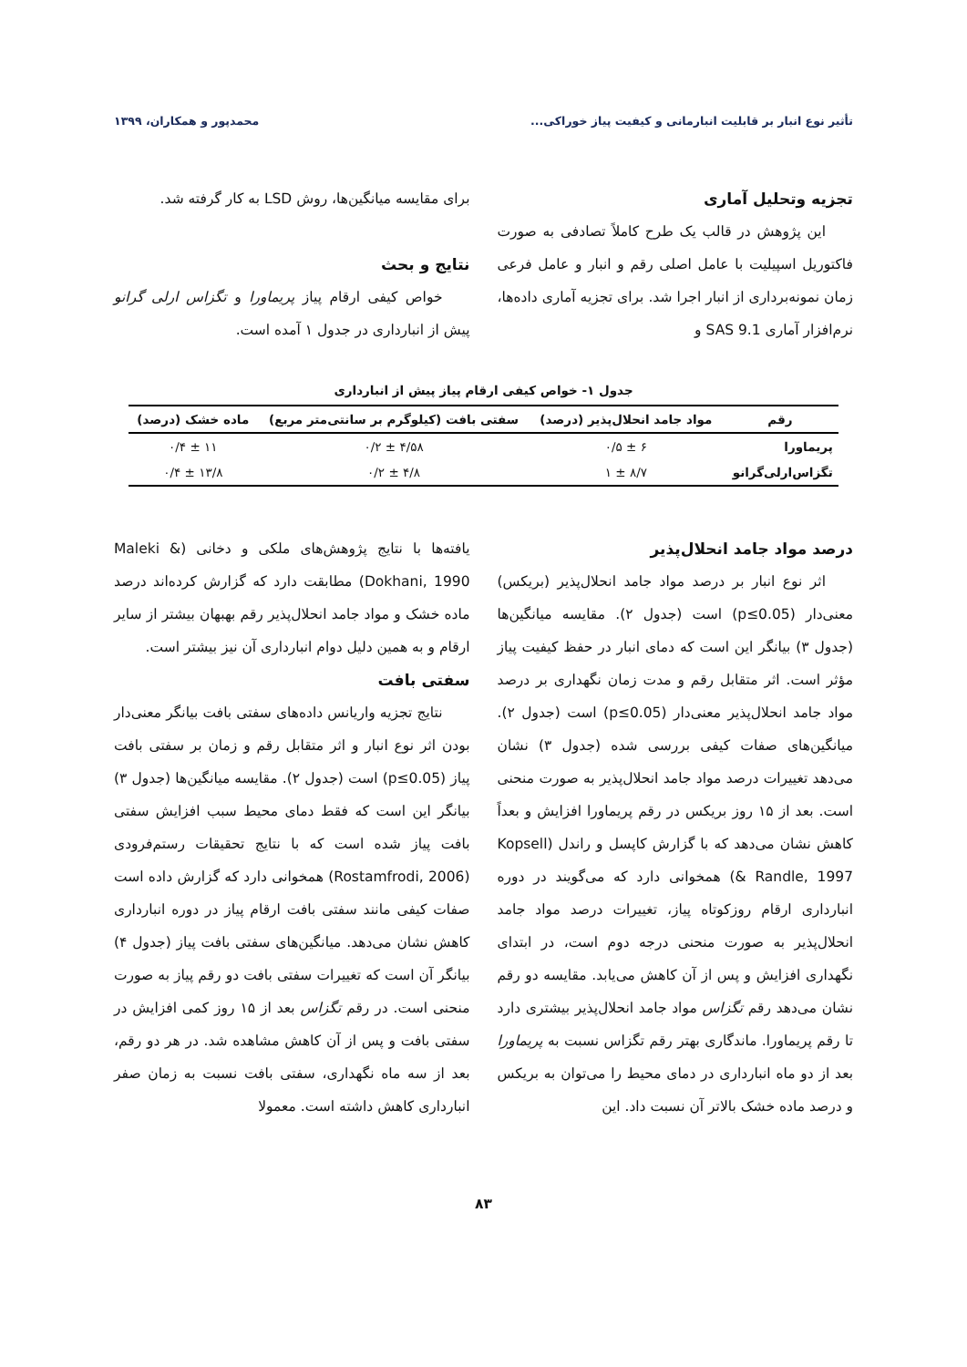تأثیر نوع انبار بر قابلیت انبارمانی و کیفیت پیاز خوراکی... محمدپور و همکاران، ۱۳۹۹
تجزیه وتحلیل آماری
این پژوهش در قالب یک طرح کاملاً تصادفی به صورت فاکتوریل اسپیلیت با عامل اصلی رقم و انبار و عامل فرعی زمان نمونه‌برداری از انبار اجرا شد. برای تجزیه آماری داده‌ها، نرم‌افزار آماری SAS 9.1 و
برای مقایسه میانگین‌ها، روش LSD به کار گرفته شد.
نتایج و بحث
خواص کیفی ارقام پیاز پریماورا و تگزاس ارلی گرانو پیش از انبارداری در جدول ۱ آمده است.
جدول ۱- خواص کیفی ارقام پیاز پیش از انبارداری
| رقم | مواد جامد انحلال‌پذیر (درصد) | سفتی بافت (کیلوگرم بر سانتی‌متر مربع) | ماده خشک (درصد) |
| --- | --- | --- | --- |
| پریماورا | ۶ ± ۰/۵ | ۴/۵۸ ± ۰/۲ | ۱۱ ± ۰/۴ |
| تگزاس‌ارلی‌گرانو | ۸/۷ ± ۱ | ۴/۸ ± ۰/۲ | ۱۳/۸ ± ۰/۴ |
درصد مواد جامد انحلال‌پذیر
اثر نوع انبار بر درصد مواد جامد انحلال‌پذیر (بریکس) معنی‌دار (p≤0.05) است (جدول ۲). مقایسه میانگین‌ها (جدول ۳) بیانگر این است که دمای انبار در حفظ کیفیت پیاز مؤثر است. اثر متقابل رقم و مدت زمان نگهداری بر درصد مواد جامد انحلال‌پذیر معنی‌دار (p≤0.05) است (جدول ۲). میانگین‌های صفات کیفی بررسی شده (جدول ۳) نشان می‌دهد تغییرات درصد مواد جامد انحلال‌پذیر به صورت منحنی است. بعد از ۱۵ روز بریکس در رقم پریماورا افزایش و بعداً کاهش نشان می‌دهد که با گزارش کاپسل و راندل (Kopsell & Randle, 1997) همخوانی دارد که می‌گویند در دوره انبارداری ارقام روزکوتاه پیاز، تغییرات درصد مواد جامد انحلال‌پذیر به صورت منحنی درجه دوم است، در ابتدای نگهداری افزایش و پس از آن کاهش می‌یابد. مقایسه دو رقم نشان می‌دهد رقم تگزاس مواد جامد انحلال‌پذیر بیشتری دارد تا رقم پریماورا. ماندگاری بهتر رقم تگزاس نسبت به پریماورا بعد از دو ماه انبارداری در دمای محیط را می‌توان به بریکس و درصد ماده خشک بالاتر آن نسبت داد. این
یافته‌ها با نتایج پژوهش‌های ملکی و دخانی (Maleki & Dokhani, 1990) مطابقت دارد که گزارش کرده‌اند درصد ماده خشک و مواد جامد انحلال‌پذیر رقم بهبهان بیشتر از سایر ارقام و به همین دلیل دوام انبارداری آن نیز بیشتر است.
سفتی بافت
نتایج تجزیه واریانس داده‌های سفتی بافت بیانگر معنی‌دار بودن اثر نوع انبار و اثر متقابل رقم و زمان بر سفتی بافت پیاز (p≤0.05) است (جدول ۲). مقایسه میانگین‌ها (جدول ۳) بیانگر این است که فقط دمای محیط سبب افزایش سفتی بافت پیاز شده است که با نتایج تحقیقات رستم‌فرودی (Rostamfrodi, 2006) همخوانی دارد که گزارش داده است صفات کیفی مانند سفتی بافت ارقام پیاز در دوره انبارداری کاهش نشان می‌دهد. میانگین‌های سفتی بافت پیاز (جدول ۴) بیانگر آن است که تغییرات سفتی بافت دو رقم پیاز به صورت منحنی است. در رقم تگزاس بعد از ۱۵ روز کمی افزایش در سفتی بافت و پس از آن کاهش مشاهده شد. در هر دو رقم، بعد از سه ماه نگهداری، سفتی بافت نسبت به زمان صفر انبارداری کاهش داشته است. معمولا
۸۳